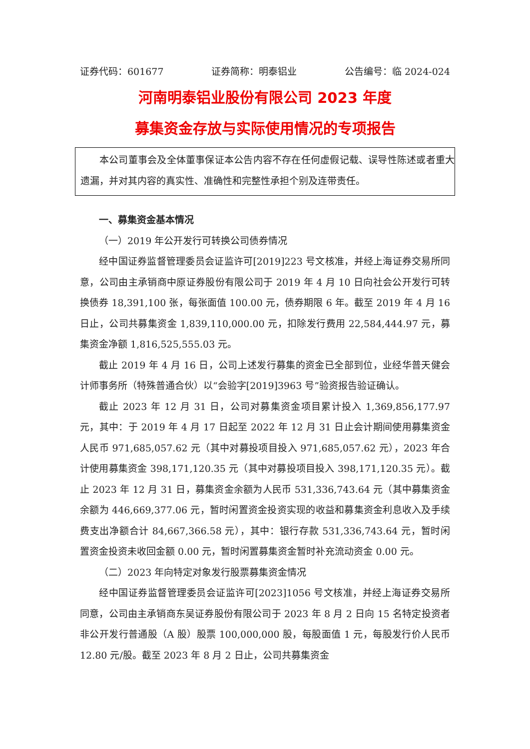证券代码：601677 证券简称：明泰铝业 公告编号：临 2024-024
河南明泰铝业股份有限公司 2023 年度
募集资金存放与实际使用情况的专项报告
本公司董事会及全体董事保证本公告内容不存在任何虚假记载、误导性陈述或者重大遗漏，并对其内容的真实性、准确性和完整性承担个别及连带责任。
一、募集资金基本情况
（一）2019 年公开发行可转换公司债券情况
经中国证券监督管理委员会证监许可[2019]223 号文核准，并经上海证券交易所同意，公司由主承销商中原证券股份有限公司于 2019 年 4 月 10 日向社会公开发行可转换债券 18,391,100 张，每张面值 100.00 元，债券期限 6 年。截至 2019 年 4 月 16 日止，公司共募集资金 1,839,110,000.00 元，扣除发行费用 22,584,444.97 元，募集资金净额 1,816,525,555.03 元。
截止 2019 年 4 月 16 日，公司上述发行募集的资金已全部到位，业经华普天健会计师事务所（特殊普通合伙）以“会验字[2019]3963 号”验资报告验证确认。
截止 2023 年 12 月 31 日，公司对募集资金项目累计投入 1,369,856,177.97 元，其中：于 2019 年 4 月 17 日起至 2022 年 12 月 31 日止会计期间使用募集资金人民币 971,685,057.62 元（其中对募投项目投入 971,685,057.62 元），2023 年合计使用募集资金 398,171,120.35 元（其中对募投项目投入 398,171,120.35 元）。截止 2023 年 12 月 31 日，募集资金余额为人民币 531,336,743.64 元（其中募集资金余额为 446,669,377.06 元，暂时闲置资金投资实现的收益和募集资金利息收入及手续费支出净额合计 84,667,366.58 元），其中：银行存款 531,336,743.64 元，暂时闲置资金投资未收回金额 0.00 元，暂时闲置募集资金暂时补充流动资金 0.00 元。
（二）2023 年向特定对象发行股票募集资金情况
经中国证券监督管理委员会证监许可[2023]1056 号文核准，并经上海证券交易所同意，公司由主承销商东吴证券股份有限公司于 2023 年 8 月 2 日向 15 名特定投资者非公开发行普通股（A 股）股票 100,000,000 股，每股面值 1 元，每股发行价人民币 12.80 元/股。截至 2023 年 8 月 2 日止，公司共募集资金